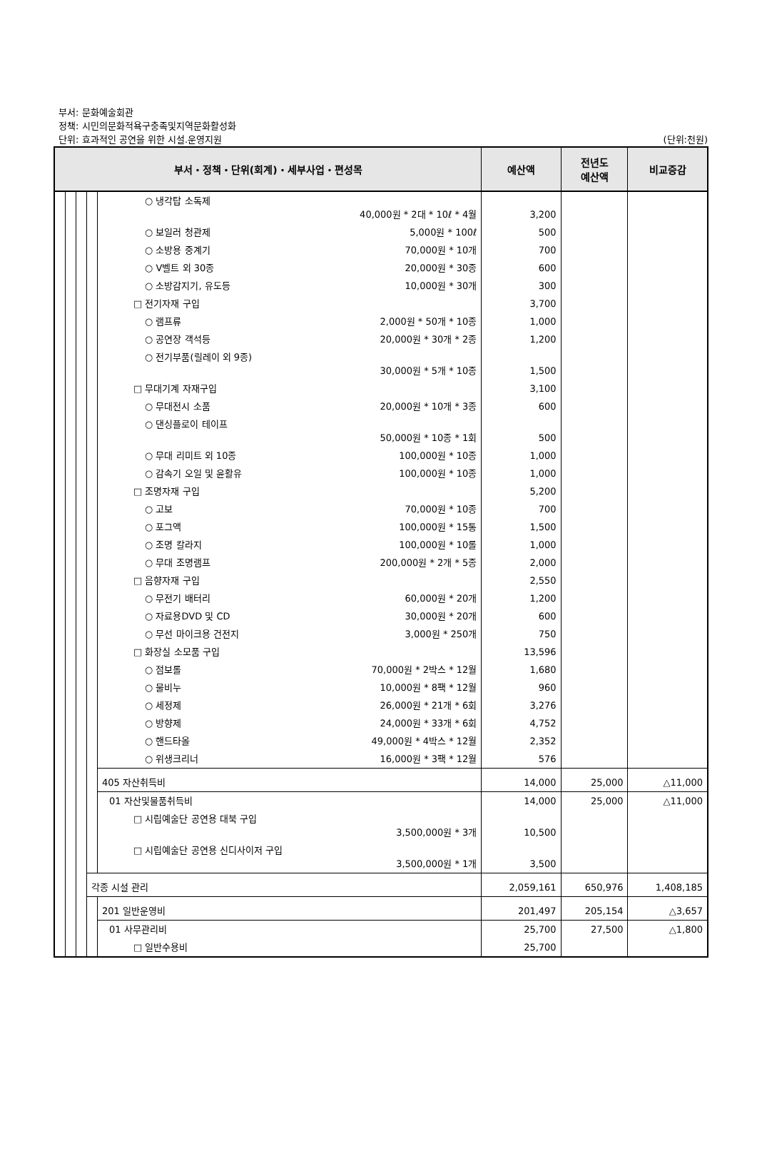부서: 문화예술회관
정책: 시민의문화적욕구충족및지역문화활성화
단위: 효과적인 공연을 위한 시설.운영지원 (단위:천원)
| 부서・정책・단위(회계)・세부사업・편성목 | | | | | 예산액 | 전년도 예산액 | 비교증감 |
| --- | --- | --- | --- | --- | --- | --- | --- |
| | | | | ○ 냉각탑 소독제 40,000원 * 2대 * 10ℓ * 4월 | 3,200 | | |
| | | | | ○ 보일러 청관제 5,000원 * 100ℓ | 500 | | |
| | | | | ○ 소방용 중계기 70,000원 * 10개 | 700 | | |
| | | | | ○ V벨트 외 30종 20,000원 * 30종 | 600 | | |
| | | | | ○ 소방감지기, 유도등 10,000원 * 30개 | 300 | | |
| | | | | □ 전기자재 구입 | 3,700 | | |
| | | | | ○ 램프류 2,000원 * 50개 * 10종 | 1,000 | | |
| | | | | ○ 공연장 객석등 20,000원 * 30개 * 2종 | 1,200 | | |
| | | | | ○ 전기부품(릴레이 외 9종) 30,000원 * 5개 * 10종 | 1,500 | | |
| | | | | □ 무대기계 자재구입 | 3,100 | | |
| | | | | ○ 무대전시 소품 20,000원 * 10개 * 3종 | 600 | | |
| | | | | ○ 댄싱플로이 테이프 50,000원 * 10종 * 1회 | 500 | | |
| | | | | ○ 무대 리미트 외 10종 100,000원 * 10종 | 1,000 | | |
| | | | | ○ 감속기 오일 및 윤활유 100,000원 * 10종 | 1,000 | | |
| | | | | □ 조명자재 구입 | 5,200 | | |
| | | | | ○ 고보 70,000원 * 10종 | 700 | | |
| | | | | ○ 포그액 100,000원 * 15통 | 1,500 | | |
| | | | | ○ 조명 칼라지 100,000원 * 10롤 | 1,000 | | |
| | | | | ○ 무대 조명램프 200,000원 * 2개 * 5종 | 2,000 | | |
| | | | | □ 음향자재 구입 | 2,550 | | |
| | | | | ○ 무전기 배터리 60,000원 * 20개 | 1,200 | | |
| | | | | ○ 자료용DVD 및 CD 30,000원 * 20개 | 600 | | |
| | | | | ○ 무선 마이크용 건전지 3,000원 * 250개 | 750 | | |
| | | | | □ 화장실 소모품 구입 | 13,596 | | |
| | | | | ○ 점보롤 70,000원 * 2박스 * 12월 | 1,680 | | |
| | | | | ○ 물비누 10,000원 * 8팩 * 12월 | 960 | | |
| | | | | ○ 세정제 26,000원 * 21개 * 6회 | 3,276 | | |
| | | | | ○ 방향제 24,000원 * 33개 * 6회 | 4,752 | | |
| | | | | ○ 핸드타올 49,000원 * 4박스 * 12월 | 2,352 | | |
| | | | | ○ 위생크리너 16,000원 * 3팩 * 12월 | 576 | | |
| | | | | 405 자산취득비 | 14,000 | 25,000 | △11,000 |
| | | | | 01 자산및물품취득비 | 14,000 | 25,000 | △11,000 |
| | | | | □ 시립예술단 공연용 대북 구입 3,500,000원 * 3개 | 10,500 | | |
| | | | | □ 시립예술단 공연용 신디사이저 구입 3,500,000원 * 1개 | 3,500 | | |
| | | | 각종 시설 관리 | | 2,059,161 | 650,976 | 1,408,185 |
| | | | | 201 일반운영비 | 201,497 | 205,154 | △3,657 |
| | | | | 01 사무관리비 | 25,700 | 27,500 | △1,800 |
| | | | | □ 일반수용비 | 25,700 | | |